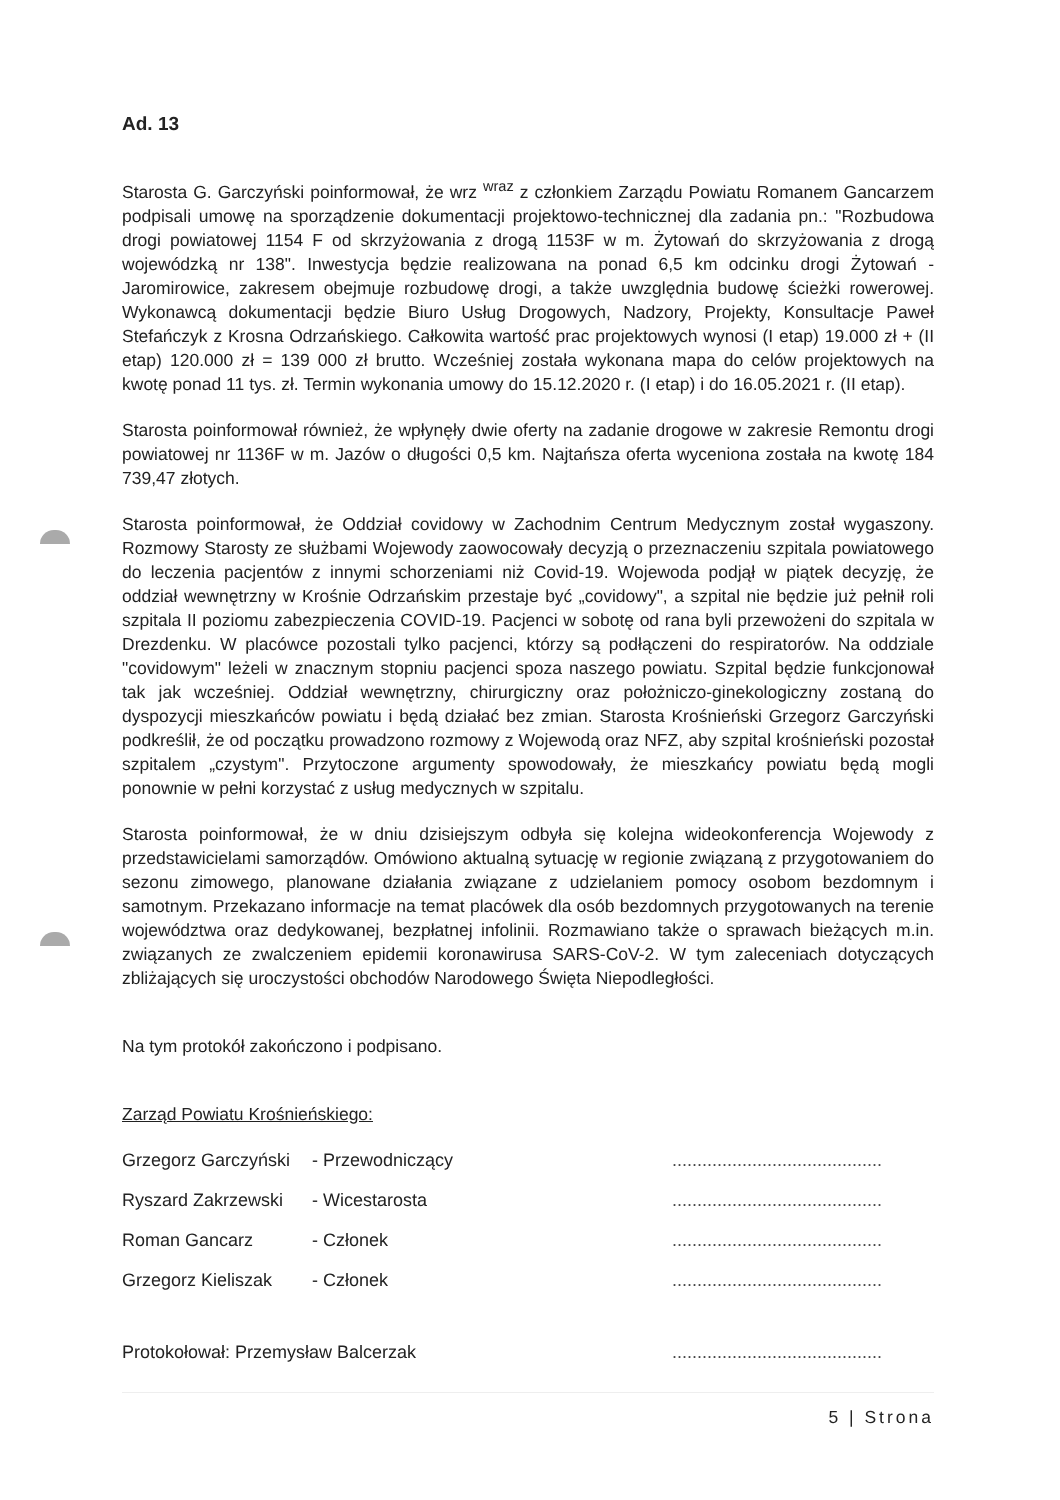Ad. 13
Starosta G. Garczyński poinformował, że wrz <sup>wraz</sup> z członkiem Zarządu Powiatu Romanem Gancarzem podpisali umowę na sporządzenie dokumentacji projektowo-technicznej dla zadania pn.: "Rozbudowa drogi powiatowej 1154 F od skrzyżowania z drogą 1153F w m. Żytowań do skrzyżowania z drogą wojewódzką nr 138". Inwestycja będzie realizowana na ponad 6,5 km odcinku drogi Żytowań - Jaromirowice, zakresem obejmuje rozbudowę drogi, a także uwzględnia budowę ścieżki rowerowej. Wykonawcą dokumentacji będzie Biuro Usług Drogowych, Nadzory, Projekty, Konsultacje Paweł Stefańczyk z Krosna Odrzańskiego. Całkowita wartość prac projektowych wynosi (I etap) 19.000 zł + (II etap) 120.000 zł = 139 000 zł brutto. Wcześniej została wykonana mapa do celów projektowych na kwotę ponad 11 tys. zł. Termin wykonania umowy do 15.12.2020 r. (I etap) i do 16.05.2021 r. (II etap).
Starosta poinformował również, że wpłynęły dwie oferty na zadanie drogowe w zakresie Remontu drogi powiatowej nr 1136F w m. Jazów o długości 0,5 km. Najtańsza oferta wyceniona została na kwotę 184 739,47 złotych.
Starosta poinformował, że Oddział covidowy w Zachodnim Centrum Medycznym został wygaszony. Rozmowy Starosty ze służbami Wojewody zaowocowały decyzją o przeznaczeniu szpitala powiatowego do leczenia pacjentów z innymi schorzeniami niż Covid-19. Wojewoda podjął w piątek decyzję, że oddział wewnętrzny w Krośnie Odrzańskim przestaje być „covidowy", a szpital nie będzie już pełnił roli szpitala II poziomu zabezpieczenia COVID-19. Pacjenci w sobotę od rana byli przewożeni do szpitala w Drezdenku. W placówce pozostali tylko pacjenci, którzy są podłączeni do respiratorów. Na oddziale "covidowym" leżeli w znacznym stopniu pacjenci spoza naszego powiatu. Szpital będzie funkcjonował tak jak wcześniej. Oddział wewnętrzny, chirurgiczny oraz położniczo-ginekologiczny zostaną do dyspozycji mieszkańców powiatu i będą działać bez zmian. Starosta Krośnieński Grzegorz Garczyński podkreślił, że od początku prowadzono rozmowy z Wojewodą oraz NFZ, aby szpital krośnieński pozostał szpitalem „czystym". Przytoczone argumenty spowodowały, że mieszkańcy powiatu będą mogli ponownie w pełni korzystać z usług medycznych w szpitalu.
Starosta poinformował, że w dniu dzisiejszym odbyła się kolejna wideokonferencja Wojewody z przedstawicielami samorządów. Omówiono aktualną sytuację w regionie związaną z przygotowaniem do sezonu zimowego, planowane działania związane z udzielaniem pomocy osobom bezdomnym i samotnym. Przekazano informacje na temat placówek dla osób bezdomnych przygotowanych na terenie województwa oraz dedykowanej, bezpłatnej infolinii. Rozmawiano także o sprawach bieżących m.in. związanych ze zwalczeniem epidemii koronawirusa SARS-CoV-2. W tym zaleceniach dotyczących zbliżających się uroczystości obchodów Narodowego Święta Niepodległości.
Na tym protokół zakończono i podpisano.
Zarząd Powiatu Krośnieńskiego:
| Grzegorz Garczyński | - Przewodniczący | .......................................... |
| Ryszard Zakrzewski | - Wicestarosta | .......................................... |
| Roman Gancarz | - Członek | .......................................... |
| Grzegorz Kieliszak | - Członek | .......................................... |
| Protokołował: Przemysław Balcerzak | | .......................................... |
5 | Strona